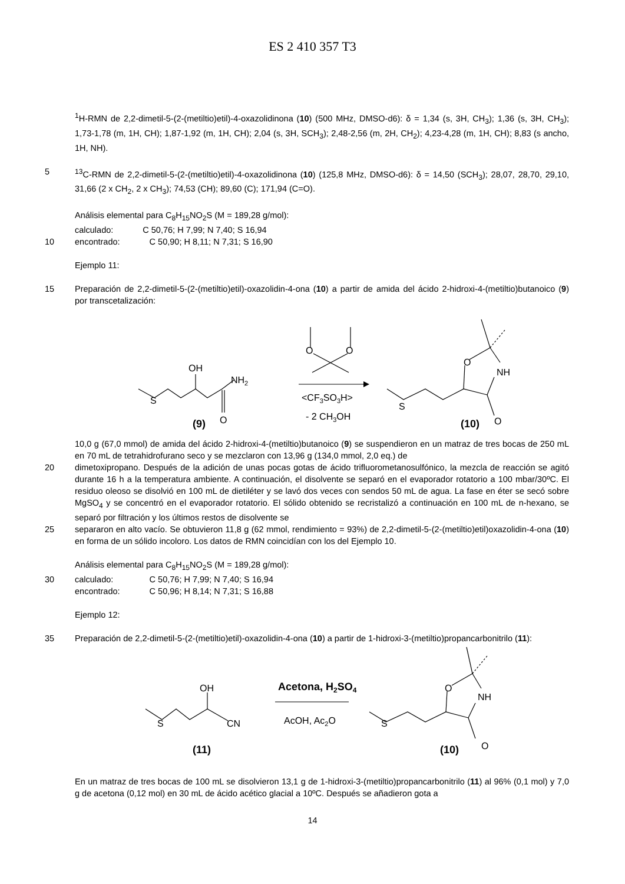ES 2 410 357 T3
<sup>1</sup>H-RMN de 2,2-dimetil-5-(2-(metiltio)etil)-4-oxazolidinona (10) (500 MHz, DMSO-d6): δ = 1,34 (s, 3H, CH<sub>3</sub>); 1,36 (s, 3H, CH<sub>3</sub>); 1,73-1,78 (m, 1H, CH); 1,87-1,92 (m, 1H, CH); 2,04 (s, 3H, SCH<sub>3</sub>); 2,48-2,56 (m, 2H, CH<sub>2</sub>); 4,23-4,28 (m, 1H, CH); 8,83 (s ancho, 1H, NH).
5 <sup>13</sup>C-RMN de 2,2-dimetil-5-(2-(metiltio)etil)-4-oxazolidinona (10) (125,8 MHz, DMSO-d6): δ = 14,50 (SCH<sub>3</sub>); 28,07, 28,70, 29,10, 31,66 (2 x CH<sub>2</sub>, 2 x CH<sub>3</sub>); 74,53 (CH); 89,60 (C); 171,94 (C=O).
Análisis elemental para C<sub>8</sub>H<sub>15</sub>NO<sub>2</sub>S (M = 189,28 g/mol):
| calculado: | C 50,76; H 7,99; N 7,40; S 16,94 |
10
| encontrado: | C 50,90; H 8,11; N 7,31; S 16,90 |
Ejemplo 11:
15 Preparación de 2,2-dimetil-5-(2-(metiltio)etil)-oxazolidin-4-ona (10) a partir de amida del ácido 2-hidroxi-4-(metiltio)butanoico (9) por transcetalización:
S
OH
NH2
O
(9)
O
O
<CF3SO3H>
- 2 CH3OH
S
O
NH
O
(10)
10,0 g (67,0 mmol) de amida del ácido 2-hidroxi-4-(metiltio)butanoico (9) se suspendieron en un matraz de tres bocas de 250 mL en 70 mL de tetrahidrofurano seco y se mezclaron con 13,96 g (134,0 mmol, 2,0 eq.) de
20 dimetoxipropano. Después de la adición de unas pocas gotas de ácido trifluorometanosulfónico, la mezcla de reacción se agitó durante 16 h a la temperatura ambiente. A continuación, el disolvente se separó en el evaporador rotatorio a 100 mbar/30ºC. El residuo oleoso se disolvió en 100 mL de dietiléter y se lavó dos veces con sendos 50 mL de agua. La fase en éter se secó sobre MgSO<sub>4</sub> y se concentró en el evaporador rotatorio. El sólido obtenido se recristalizó a continuación en 100 mL de n-hexano, se separó por filtración y los últimos restos de disolvente se
25 separaron en alto vacío. Se obtuvieron 11,8 g (62 mmol, rendimiento = 93%) de 2,2-dimetil-5-(2-(metiltio)etil)oxazolidin-4-ona (10) en forma de un sólido incoloro. Los datos de RMN coincidían con los del Ejemplo 10.
Análisis elemental para C<sub>8</sub>H<sub>15</sub>NO<sub>2</sub>S (M = 189,28 g/mol):
30
| calculado: | C 50,76; H 7,99; N 7,40; S 16,94 |
| encontrado: | C 50,96; H 8,14; N 7,31; S 16,88 |
Ejemplo 12:
35 Preparación de 2,2-dimetil-5-(2-(metiltio)etil)-oxazolidin-4-ona (10) a partir de 1-hidroxi-3-(metiltio)propancarbonitrilo (11):
S
OH
CN
(11)
Acetona, H2SO4
AcOH, Ac2O
S
O
NH
O
(10)
En un matraz de tres bocas de 100 mL se disolvieron 13,1 g de 1-hidroxi-3-(metiltio)propancarbonitrilo (11) al 96% (0,1 mol) y 7,0 g de acetona (0,12 mol) en 30 mL de ácido acético glacial a 10ºC. Después se añadieron gota a
14